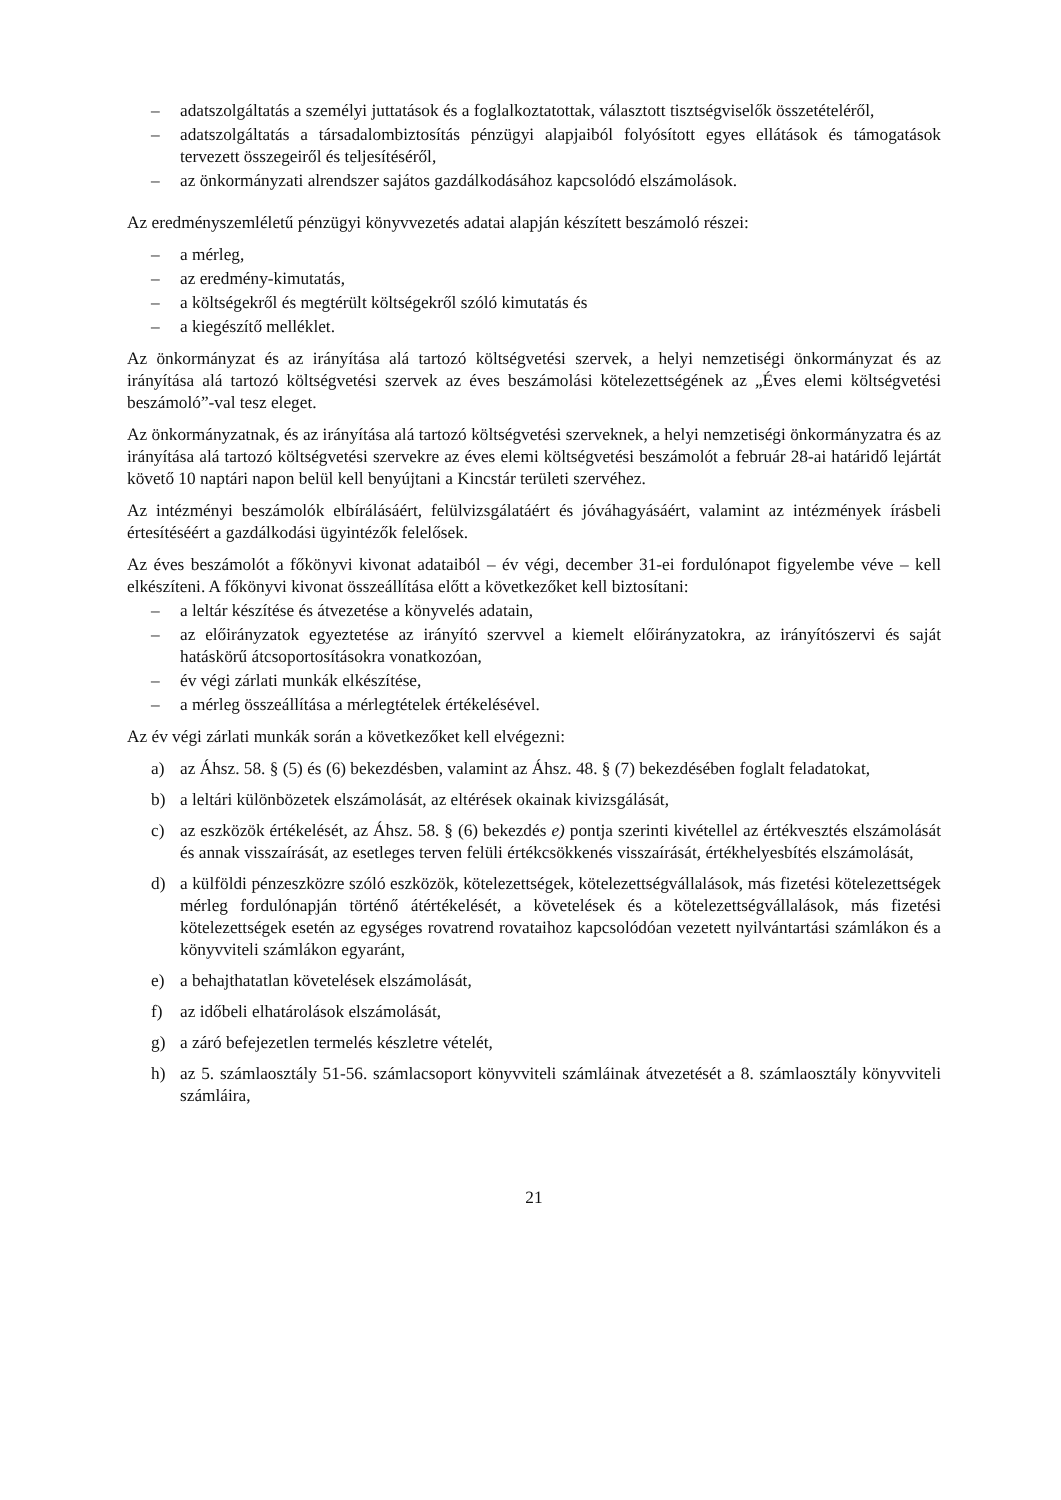– adatszolgáltatás a személyi juttatások és a foglalkoztatottak, választott tisztségviselők összetételéről,
– adatszolgáltatás a társadalombiztosítás pénzügyi alapjaiból folyósított egyes ellátások és támogatások tervezett összegeiről és teljesítéséről,
– az önkormányzati alrendszer sajátos gazdálkodásához kapcsolódó elszámolások.
Az eredményszemléletű pénzügyi könyvvezetés adatai alapján készített beszámoló részei:
– a mérleg,
– az eredmény-kimutatás,
– a költségekről és megtérült költségekről szóló kimutatás és
– a kiegészítő melléklet.
Az önkormányzat és az irányítása alá tartozó költségvetési szervek, a helyi nemzetiségi önkormányzat és az irányítása alá tartozó költségvetési szervek az éves beszámolási kötelezettségének az „Éves elemi költségvetési beszámoló”-val tesz eleget.
Az önkormányzatnak, és az irányítása alá tartozó költségvetési szerveknek, a helyi nemzetiségi önkormányzatra és az irányítása alá tartozó költségvetési szervekre az éves elemi költségvetési beszámolót a február 28-ai határidő lejártát követő 10 naptári napon belül kell benyújtani a Kincstár területi szervéhez.
Az intézményi beszámolók elbírálásáért, felülvizsgálatáért és jóváhagyásáért, valamint az intézmények írásbeli értesítéséért a gazdálkodási ügyintézők felelősek.
Az éves beszámolót a főkönyvi kivonat adataiból – év végi, december 31-ei fordulónapot figyelembe véve – kell elkészíteni. A főkönyvi kivonat összeállítása előtt a következőket kell biztosítani:
– a leltár készítése és átvezetése a könyvelés adatain,
– az előirányzatok egyeztetése az irányító szervvel a kiemelt előirányzatokra, az irányítószervi és saját hatáskörű átcsoportosításokra vonatkozóan,
– év végi zárlati munkák elkészítése,
– a mérleg összeállítása a mérlegtételek értékelésével.
Az év végi zárlati munkák során a következőket kell elvégezni:
a) az Áhsz. 58. § (5) és (6) bekezdésben, valamint az Áhsz. 48. § (7) bekezdésében foglalt feladatokat,
b) a leltári különbözetek elszámolását, az eltérések okainak kivizsgálását,
c) az eszközök értékelését, az Áhsz. 58. § (6) bekezdés e) pontja szerinti kivétellel az értékvesztés elszámolását és annak visszaírását, az esetleges terven felüli értékcsökkenés visszaírását, értékhelyesbítés elszámolását,
d) a külföldi pénzeszközre szóló eszközök, kötelezettségek, kötelezettségvállalások, más fizetési kötelezettségek mérleg fordulónapján történő átértékelését, a követelések és a kötelezettségvállalások, más fizetési kötelezettségek esetén az egységes rovatrend rovataihoz kapcsolódóan vezetett nyilvántartási számlákon és a könyvviteli számlákon egyaránt,
e) a behajthatatlan követelések elszámolását,
f) az időbeli elhatárolások elszámolását,
g) a záró befejezetlen termelés készletre vételét,
h) az 5. számlaosztály 51-56. számlacsoport könyvviteli számláinak átvezetését a 8. számlaosztály könyvviteli számláira,
21